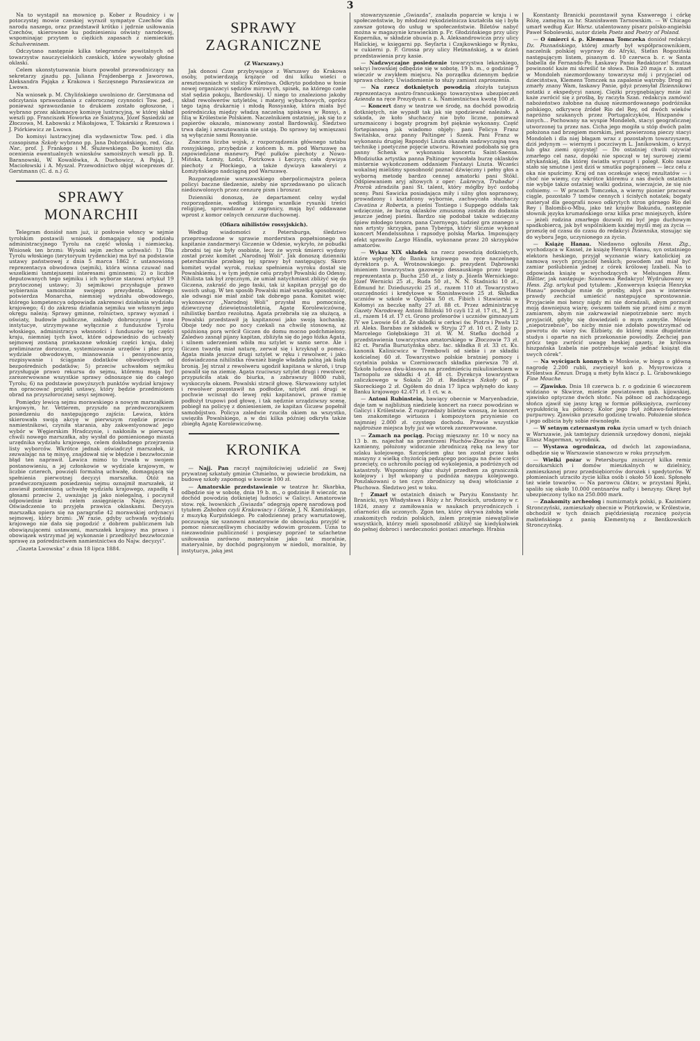3
Na to wystąpił na mownicę p. Kober z Roudnicy i w potoczystej mowie czeskiej wyraził sympatye Czechów dla narodu naszego, oraz przedstawił krótko i jędrnie usiłowania Czechów, skierowane ku podniesieniu oświaty narodowej, wspominając przytem o ciężkich zapasach z niemieckim Schulvereinem.
Odczytano następnie kilka telegramów powitalnych od towarzystw nauczycielskich czeskich, które wywołały głośne oklaski.
Celem ukonstytuowania biura powołał przewodniczący na sekretarzy zjazdu pp. Juliana Frajdenberga z Jaworowa, Aleksandra Pająka z Krakowa i Szczęsnego Parasiewicza ze Lwowa.
Na wniosek p. M. Chylińskiego uwolniono dr. Gerstmana od odczytania sprawozdania z całorocznej czynności Tow. ped., ponieważ sprawozdanie to drukiem zostało ogłoszone, i wybrano przez aklamacyę komisyę lustracyjną, w której skład weszli pp. Franciszek Howorka ze Śniatyna, Józef Sąsiedzki ze Złoczowa, M. Łabowski z Mikołajowa, T. Tokarski z Rzeszowa i J. Piórkiewicz ze Lwowa.
Do komisyi lustracyjnej dla wydawnictw Tow. ped. i dla czasopisma Szkoły wybrano pp. Jana Dobrzańskiego, red. Gaz. Nar., prof. J. Frankego i M. Służewskiego. Do komisyi dla ocenienia ewentualnych wniosków samoistnych weszli pp. B. Baranowski, W. Kowalówka, A. Duchowicz, A Pająk, J. Maciołowski i A. Myszal. Przewodnictwo objął wiceprezes dr. Gerstmann (C. d. n.) G.
SPRAWY MONARCHII
Telegram doniósł nam już, iż posłowie włoscy w sejmie tyrolskim postawili wniosek domagający się podziału administracyjnego Tyrolu na część włoską i niemiecką. Wniosek ten brzmi: Wysoki sejm zechce uchwalić: 1) Dla Tyrolu włoskiego (terytoryum trydenckie) ma być na podstawie ustawy państwowej z dnia 5 marca 1862 r. ustanowioną reprezentacya obwodowa (sejmik), która winna czuwać nad wszelkiemi tamtejszemi interesami gminnemi; 2) o liczbie deputowanych tego sejmiku i ich wyborze stanowi artykuł 19 przytoczonej ustawy; 3) sejmikowi przysługuje prawo wybierania samoistnie swojego prezydenta, którego potwierdza Monarcha, niemniej wydziału obwodowego, którego kompetencya odpowiada zakresowi działania wydziału krajowego; 4) do zakresu działania sejmiku we własnym jego okręgu należą: Sprawy gminne, rolnictwo, sprawy wyznań i oświaty, budowle publiczne, zakłady dobroczynne i inne instytucye, utrzymywane wyłącznie z funduszów Tyrolu włoskiego, administracya własności i funduszów tej części kraju, niemniej tych kwot, które odpowiednio do uchwały sejmowej zostaną przekazane włoskiej części kraju, dalej preliminarze doroczne, systemizowanie urzędów i płac przy wydziale obwodowym, mianowania i pensyonowania, rozpisywanie i ściąganie dodatków obwodowych od bezpośrednich podatków; 5) przeciw uchwałom sejmiku przysługuje prawo rekursu do sejmu, któremu mają być zarezerwowane wszystkie sprawy odnoszące się do całego Tyrolu; 6) na podstawie powyższych punktów wydział krajowy ma opracować projekt ustawy, który będzie przedmiotem obrad na przyszłorocznej sesyi sejmowej.
Pomiędzy lewicą sejmu morawskiego a nowym marszałkiem krajowym, hr. Vetterem, przyszło na przedwczorajszem posiedzeniu do następującego zajścia: Lewica, która skierowała swoją akcyę w pierwszym rzędzie przeciw namiestnikowi, czyniła starania, aby zakwestyonować jego wybór w Węgierskim Hradczynie, i nakłoniła w pierwszej chwili nowego marszałka, aby wysłał do pomienionego miasta urzędnika wydziału krajowego, celem dokładnego przejrzenia listy wyborców. Wkrótce jednak oświadczył marszałek, iż zezwalając na tę misyę, znajdował się w błędzie i bezzwłocznie błąd ten naprawił. Lewica mimo to trwała w swojem postanowieniu, a jej członkowie w wydziale krajowym, w liczbie czterech, powzięli formalną uchwałę, domagającą się spełnienia pierwotnej decyzyi marszałka. Otóż na przedwczorajszem posiedzeniu sejmu oznajmił marszałek, iż zawiesił pomienioną uchwałę wydziału krajowego, zapadłą 4 głosami przeciw 2, uważając ją jako nielegalną, i poczynił odpowiednie kroki celem zasięgnięcia Najw. decyzyi. Oświadczenie to przyjęła prawica oklaskami. Decyzya marszałka opiera się na paragrafie 42 morawskiej ordynacyi sejmowej, który brzmi: „W razie, gdyby uchwała wydziału krajowego nie dała się pogodzić z dobrem publicznem lub obowiązującemi ustawami, marszałek krajowy ma prawo i obowiązek wstrzymać jej wykonanie i przedłożyć bezzwłocznie sprawę za pośrednictwem namiestnictwa do Najw. decyzyi“.
„Gazeta Lwowska“ z dnia 18 lipca 1884.
SPRAWY ZAGRANICZNE
(Z Warszawy.)
Jak donosi Czas przybywające z Warszawy do Krakowa osoby, potwierdzają krążące od dni kilku wieści o aresztowaniach w stolicy Królestwa. Odkryto podobno w łonie nowej organizacyi sędziów mirowych, spisek, na którego czele stał sędzia pokoju, Bardowskij. U niego to znaleziono jakoby skład rewolwerów sztyletów, i materyj wybuchowych, oprócz tego tajną drukarnię i młodą Rossyankę, która miała być pośredniczką między władzą naczelną spiskową w Rossyi, a filią w Królestwie Polskiem. Naczelnikiem ostatniej, jak się to z papierów okazało, mianowany został Bardowskij. Śledztwo trwa dalej i aresztowania nie ustają. Do sprawy tej wmięszani są wyłącznie sami Rossyanie.
Znaczna liczba wojsk, z rozporządzenia głównego sztabu rossyjskiego, przybędzie z końcem b. m. pod Warszawę na zapowiedziane manewry. Pięć pułków piechoty z Nowo-Mińska, Łomży, Łodzi, Piotrkowa i Łęczycy, cała dywizya piechoty z Płockiego, a także dywizya kawaleryi z Łomżyńskiego nadciągną pod Warszawę.
Rozporządzenie warszawskiego oberpolicmajstra poleca policyi baczne śledzenie, ażeby nie sprzedawano po ulicach niedozwolonych przez cenzurę pism i broszur.
Dzienniki donoszą, że departament celny wydał rozporządzenie, według którego wszelkie rysunki treści religijnej, sprowadzane z zagranicy, mają być oddawane wprost z komor celnych cenzurze duchownej.
(Ofiara nihilistów rossyjskich).
Według wiadomości z Petersburga, śledztwo przeprowadzone w sprawie morderstwa popełnionego na kapitanie żandarmeryi Giczenie w Odesie, wykryło, że pobudki zbrodni tej nie były osobiste, lecz że wyrok śmierci wydany został przez komitet „Narodnoj Woli“. Jak donoszą dzienniki petersburskie przebieg tej sprawy był następujący. Skoro komitet wydał wyrok, rozkaz spełnienia wyroku dostał się Powalskiemu, i w tym jedynie celu przybył Powalski do Odessy. Nihilista tak był zręcznym, że umiał natychmiast zbliżyć się do Giczena, zakraść do jego łaski, tak iż kapitan przyjął go do swoich usług. W ten sposób Powalski miał wszelką sposobność, ale odwagi nie miał zabić tak dobrego pana. Komitet więc wykonawczy „Narodnoj Woli“ przysłał mu pomocnicę, dziewczynę dziewiętnastoletnią, Agatę Korolewiczównę, nihilistkę bardzo rezolutną. Agata przebrała się za służącą, a Powalski przedstawił ją kapitanowi jako swoją kochankę. Oboje tedy noc po nocy czekali na chwilę stosowną, aż spóźnioną porą wrócił Giczen do domu mocno podchmielony. Zaledwo zasnął pijany kapitan, zbliżyła się do jego łóżka Agata, i silnem uderzeniem wbiła mu sztylet w samo serce. Ale i Giczen twardą miał naturę, zerwał się i krzyknął o pomoc. Agata miała jeszcze drugi sztylet w ręku i rewolwer, i jako doświadczona nihilistka również biegle władała palną jak białą bronią. Jej strzał z rewolweru ugodził kapitana w skroń, i trup powalił się na ziemię. Agata rzuciwszy sztylet drugi i rewolwer, przypuściła atak do biurka, a zabrawszy 8000 rubli, wyskoczyła oknem. Powalski stracił głowę. Skrwawiony sztylet i rewolwer pozostawił na podłodze, sztylet zaś drugi w pochwie wcisnął do lewej ręki kapitanowi, prawe ramię podłożył trupowi pod głowę, i tak nędznie urządziwszy scenę, pobiegł na policyę z doniesieniem, że kapitan Giczew popełnił samobójstwo. Policya zaledwie rzuciła okiem na wszystko, uwięziła Powalskiego, a w dni kilka później odkryła także zbiegłą Agatę Korolewiczównę.
KRONIKA
— Najj. Pan raczył najmiłościwiej udzielić ze Swej prywatnej szkatuły gminie Chmielno, w powiecie brodzkim, na budowę szkoły zapomogi w kwocie 100 zł.
— Amatorskie przedstawienie w teatrze hr. Skarbka, odbędzie się w sobotę, dnia 19 b. m., o godzinie 8 wieczór, na dochód powodzią dotkniętej ludności w Galicyi. Amatorowie stow. ręk. lwowskich „Gwiazda“ odegrają operę narodową pod tytułem Zabobon czyli Krakowiacy i Górale, J. N. Kamińskiego, z muzyką Kurpińskiego. Po całodziennej pracy warsztatowej, poczuwają się szanowni amatorowie do obowiązku przyjść w pomoc nieszczęśliwym chociażby wdowim groszem. Uzna to niezawodnie publiczność i pospieszy poprzeć te szlachetne usiłowania zarówno materyalnie jako też moralnie, materyalnie, by dochód pogrążonym w niedoli, moralnie, by instytucya, jaką jest
stowarzyszenie „Gwiazda“, znalazła poparcie w kraju i w społeczeństwie, by młodzież rękodzielnicza kształciła się i była zawsze gotową do usług w społeczeństwie. Biletów nabyć można w magazynie krawieckim p. Fr. Głodzińskiego przy ulicy Kopernika, w składzie obuwia p. A. Aleksandrowicza przy ulicy Halickiej, w księgarni pp. Seyfarta i Czajkowskiego w Rynku, w cukierni p. F. Grossa przy ulicy Hetmańskiej, a w dzień przedstawienia przy kasie.
— Nadzwyczajne posiedzenie towarzystwa lekarskiego, sekcyi lwowskiej odbędzie się w sobotę, 19 b. m., o godzinie 7 wieczór w zwykłem miejscu. Na porządku dziennym będzie sprawa cholery. Uwiadomienie to służy zamiast zaproszenia.
— Na rzecz dotkniętych powodzią złożyła tutejsza reprezentacya austro-francuskiego towarzystwa ubezpieczeń Azienda na ręce Prezydyum c. k. Namiestnictwa kwotę 100 zł.
— Koncert dany w teatrze we środę, na dochód powodzią dotkniętych, nie wypadł tak jak się spodziewać należało. A szkoda, że koło słuchaczy nie było liczne, ponieważ urozmaicony i bogaty program był pięknie wykonany. Część fortepianową jak wiadomo objęły: pani Felicya Franz Switalska, oraz panny Paltinger i Szenk. Pani Franz w wykonaniu drugiej Rapsodyi Liszta okazała nadzwyczajną swą technikę i poetyczne pojęcie utworu. Również podobała się gra panny Schenk w wykonaniu koncertu Saint-Saensa. Młodziutka artystka panna Paltinger wywołała burzę oklasków misternie wykończonem oddaniem Fantazyi Liszta. Wcześci wokalnej mieliśmy sposobność poznać dźwięczny i pełny głos a wyborną metodę bardzo cennej amatorki pani Stökl. Odśpiewaniem aryj altowych z oper: Lukrecya, Trubadur i Prorok zdradziła pani St. talent, który mógłby być ozdobą sceny. Pani Sawicka posiadająca miły i silny głos sopranowy, prowadzony i kształcony wybornie, zachwycała słuchaczy Cavatina z Roberta, a pieśni Tostiego i Suppego oddała tak wdzięcznie, że burzą oklasków zmuszoną została do dodania jeszcze jednej pieśni. Bardzo się podobał także wdzięczny śpiew młodego tenora, pana Czernyego, tudzież gra znanego u nas artysty skrzypka, pana Tyberga, który ślicznie wykonał koncert Mendelssohna i rapsodyę polską Marka. Imponujący efekt sprawiło Largo Händla, wykonane przez 20 skrzypków amatorów.
— Wykaz XIX składek na rzecz powodzią dotkniętych, które wpłynęły do Banku krajowego na ręce naczelnego dyrektora p. A. Wrotnowskiego: p. prezydent Dąbrowski imieniem towarzystwa gazowego dessauskiego przez tegoż reprezentanta p. Bucha 250 zł., z listy p. Józefa Wernickiego: Józef Wernicki 25 zł., Ruda 50 zł., N. N. Stadnicki 10 zł., Edmund hr. Dzieduszycki 25 zł., razem 110 zł. Towarzystwo oszczędności i kredytowe w Stanisławowie 25 zł. Składka uczniów w szkole w Opolsku 50 ct. Fibich i Stawiarski w Kołomyi za beczkę nafty 27 zł. 88 ct. Przez administracyę Gazety Narodowej: Antoni Biliński 10 czyli 12 zł. 17 ct., M. J. 2 zł., razem 14 zł. 17 ct. Grono profesorów i uczniów gimnazyum IV we Lwowie 64 zł. Ze składki w cerkwi św. Piotra i Pawła 12 zł. Aleks. Barabas ze składek w Stryju 27 zł. 10 ct. Z listy p. Marcelego Gołębskiego 31 zł. W. M. Stefko dochód z przedstawienia towarzystwa amatorskiego w Złoczowie 73 zł. 82 ct. Parafia Bursztyńska obrz. łac. składka 8 zł. 33 ct. Ks. kanonik Kalinicwicz w Trembowli od siebie i ze składki kościelnej 60 zł. Towarzystwo polskie bratniej pomocy i czytelnia polska w Czerniowcach składka pierwsza 70 zł. Szkoła ludowa dwu-klasowa na przedmieściu mikulinieckiem w Tarnopolu ze składki 4 zł. 48 ct. Dyrekcya towarzystwa zaliczkowego w Sokalu 20 zł. Redakcya Szkoły od p. Skoreckiego 2 zł. Ogółem do dnia 17 lipca wpłynęło do kasy Banku krajowego 42.471 zł. 1 ct. w. a.
— Antoni Rubinstein, bawiący obecnie w Maryenbadzie, daje tam w najbliższą niedzielę koncert na rzecz powodzian w Galicyi i Królestwie. Z rozprzedaży biletów wnoszą, że koncert ten znakomitego wirtuoza i kompozytora przyniesie co najmniej 2.000 zł. czystego dochodu. Prawie wszystkie najdroższe miejsca były już we wtorek zarezerwowane.
— Zamach na pociąg. Pociąg mięszany nr. 10 w nocy na 13 b. m. najechał na przestrzeni Płuchów-Złoczów na głaz kamienny, położony widocznie zbrodniczą ręką na lewy tor szlaku kolejowego. Szczęściem głaz ten został przez koła maszyny z wielką chyżością pędzącego pociągu na dwie części przecięty, co uchroniło pociąg od wykolejenia, a podróżnych od katastrofy. Wspomniony głaz służył przedtem za granicznik kolejowy i był wkopany u podnóża nasypu kolejowego. Poszlakowani o ten czyn zbrodniczy są dwaj włościanie z Płuchowa. Śledztwo jest w toku.
† Zmarł w ostatnich dniach w Paryżu Konstanty hr. Branicki, syn Władysława i Róży z hr. Potockich, urodzony w r. 1824, znany z zamiłowania w naukach przyrodniczych i ofiarności dla uczonych. Zgon ten, który okrywa żałobą wiele znakomitych rodzin polskich, żalem przejmie niewątpliwie wszystkich, którzy mieli sposobność zbliżyć się kiedykolwiek do pełnej dobroci i serdeczności postaci zmarłego. Hrabia
Konstanty Branicki pozostawił syna Ksawerego i córkę Różę, zamężną za hr. Stanisławem Tarnowskim. — W Chicago umarł według Kur. Warsz. utalentowany pisarz polsko-angielski Paweł Sobolewski, autor dzieła Poets and Poetry of Poland.
— O śmierci ś. p. Klemensa Tomczeka doniósł redakcyi Dz. Poznańskiego, której zmarły był współpracownikiem, naczelnik polskiej wyprawy do Afryki, Stefan Rogoziński następującym listem, pisanym d. 10 czerwca b. r. w Santa Isabella de Fernando-Po: Łaskawy Panie Redaktorze! Smutna powinność każe mi skreślić te słowa. Dnia 20 maja r. b. zmarł w Mondoleh niezmordowany towarzysz mój i przyjaciel od dzieciństwa, Klemens Tomczek na zapalenie wątroby. Drogi mi zmarły znany Wam, łaskawy Panie, gdyż przesyłał Dziennikowi notatki z ekspedycyi naszej. Ciężki przygnębiający mnie żal każe zwrócić się z prośbą, by raczyła Szan. redakcya zamówić nabożeństwo żałobne na duszę niezmordowanego podróżnika polskiego, odkrywcę źródeł Rio del Rey, od dwóch wieków napróżno szukanych przez Portugalczyków, Hiszpanów i innych... Pochowany na wyspie Mondeleh, stacyi geograficznej utworzonej tu przez nas. Cicha jego mogiła u stóp dwóch palm położona nad brzegiem morskim, jest powierzoną pieczy stacyi Mondoleh i dla niej błagam wraz z pozostałym towarzyszem, dziś jedynym — wiernym i poczciwym L. Janikowskim, o krzyż lub głaz ziemi ojczystej! — Do ostatniej chwili ożywiał zmarłego cel nasz, dopóki nie spoczął w tej surowej ziemi afrykańskiej, dla której światła wyruszył i poległ. Koło nasze stało się smutne i jest dziś w smutku pogrążonem — lecz celu z oka nie spuścimy. Kraj od nas oczekuje więcej rezultatów — i choć nie wiemy, czy wkrótce któremu z nas dwóch ostatnich nie wybije także ostatniej walki godzina, wierzajcie, że się nie cofniemy. — W pracach Tomczeka, a wierny pionier pracował ciągle, pozostało 7 tomów cennych i ścisłych notatek; bogaty materyał dla geografii nowo odkrytych stron górnego Rio del Rey i Balombi-o-Mbu, jako też krajów Bakundu, następnie słownik języka krumańskiego oraz kilka prac mniejszych, które — jeżeli rodzina zmarłego dozwoli mi być jego duchowym spadkobiercą, jak był wspólnikiem każdej myśli mej za życia — przeszlę od czasu do czasu do redakcyi Dziennika, stosując się do wyboru Jego, uczynionego za życia.
— Książę Hanau. Niedawno ogłosiła Hess. Ztg., wychodząca w Kassel, że książę Henryk Hanau, syn ostatniego elektora heskiego, przyjął wyznanie wiary katolickiej za namową swych przyjaciół heskich; powodem zaś miał być zamiar poślubienia jednej z córek królowej Izabeli. Na to odpowiada książę w wychodzących w Melsungen Hess. Blätter, jak następuje: Szanowna Redakcyo! Wydrukowany w Hess. Ztg. artykuł pod tytułem: „Konwersya księcia Henryka Hanau“ powoduje mnie do prośby, abyś pan w interesie prawdy zechciał umieścić następujące sprostowanie. Przyjaciele moi hescy nigdy mi nie doradzali, abym porzucił moją dawniejszą wiarę; owszem taiłem się przed nimi z mym zamiarem, abym nie zakrwawiał niepotrzebnie serc mych przyjaciół, gdyby się dowiedzieli o mym zamyśle. Mówię „niepotrzebnie“, bo nicby mnie nie zdołało powstrzymać od powrotu do wiary św. Elżbiety, do której mnie długoletnie studya i oparte na nich przekonanie powiodły. Zechciej pan prócz tego zwrócić uwagę heskiej gazety, że królowa hiszpańska Izabela nie potrzebuje wcale jednać książąt dla swych córek“.
— Na wyścigach konnych w Moskwie, w biegu o główną nagrodę 2.200 rubli, zwyciężył koń p. Mysyrowicza z Królestwa Krezus. Drugą u mety była klacz p. L. Grabowskiego Fine Mouche.
— Zjawisko. Dnia 18 czerwca b. r. o godzinie 6 wieczorem widziano w Skwirze, mieście powiatowem gub. kijowskiej, zjawisko optyczne dwóch słońc. Na północ od zachodzącego słońca zjawił się jasny krąg w formie półksiężyca, zwrócony wypukłością ku północy. Kolor jego był żółtawo-fioletowo-purpurowy. Zjawisko przeszło godzinę trwało. Położenie słońca i jego odbicia były sobie równoległe.
— W setnym czternastym roku życia umarł w tych dniach w Warszawie, jak tamtejszy dziennik urzędowy donosi, niejaki Eliasz Magerman, wyrobnik.
— Wystawa ogrodnicza, od dwóch lat zapowiadana, odbędzie się w Warszawie stanowczo w roku przyszłym.
— Wielki pożar w Petersburgu zniszczył kilka remiz dorożkarskich i domów mieszkalnych w dzielnicy, zamieszkanej przez przedsiębiorców dorożek i spedytorów. W płomieniach utraciło życie kilka osób i około 50 koni. Spłonęło też wiele towarów. — Na parowcu Oktav, w przystani Rjeki, spaliło się około 10.000 centnarów nafty i benzyny. Okręt był ubezpieczony tylko na 250.000 mark.
— Znakomity archeolog i numizmatyk polski, p. Kazimierz Stronczyński, zamieszkały obecnie w Piotrkowie, w Królestwie, obchodził w tych dniach pięćdziesiątą rocznicę pożycia małżeńskiego z panią Klementyną z Bentkowskich Stronczyńską.